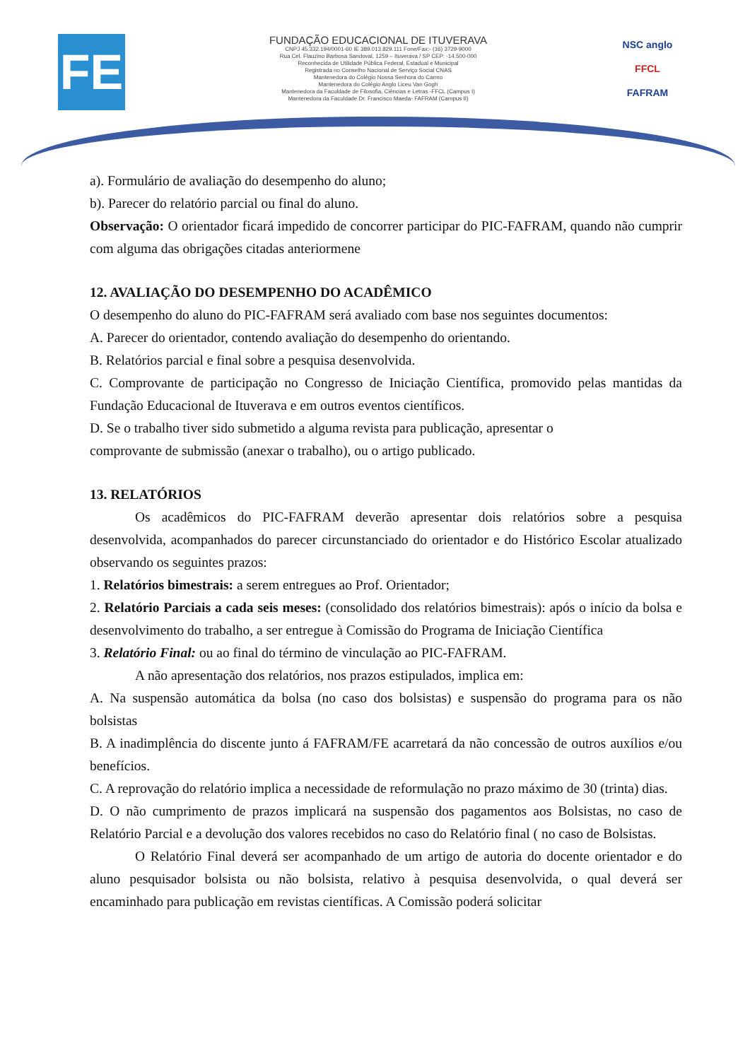FE
FUNDAÇÃO EDUCACIONAL DE ITUVERAVA
CNPJ 45.332.194/0001-60 IE 389.013.829.111 Fone/Fax:- (16) 3729-9000
Rua Cel. Flauzino Barbosa Sandoval, 1259 – Ituverava / SP CEP: -14.500-000
Reconhecida de Utilidade Pública Federal, Estadual e Municipal
Registrada no Conselho Nacional de Serviço Social CNAS
Mantenedora do Colégio Nossa Senhora do Carmo
Mantenedora do Colégio Anglo Liceu Van Gogh
Mantenedora da Faculdade de Filosofia, Ciências e Letras -FFCL (Campus I)
Mantenedora da Faculdade Dr. Francisco Maeda- FAFRAM (Campus II)
NSC anglo
FFCL
FAFRAM
a). Formulário de avaliação do desempenho do aluno;
b). Parecer do relatório parcial ou final do aluno.
Observação: O orientador ficará impedido de concorrer participar do PIC-FAFRAM, quando não cumprir com alguma das obrigações citadas anteriormene
12. AVALIAÇÃO DO DESEMPENHO DO ACADÊMICO
O desempenho do aluno do PIC-FAFRAM será avaliado com base nos seguintes documentos:
A. Parecer do orientador, contendo avaliação do desempenho do orientando.
B. Relatórios parcial e final sobre a pesquisa desenvolvida.
C. Comprovante de participação no Congresso de Iniciação Científica, promovido pelas mantidas da Fundação Educacional de Ituverava e em outros eventos científicos.
D. Se o trabalho tiver sido submetido a alguma revista para publicação, apresentar o
comprovante de submissão (anexar o trabalho), ou o artigo publicado.
13. RELATÓRIOS
Os acadêmicos do PIC-FAFRAM deverão apresentar dois relatórios sobre a pesquisa desenvolvida, acompanhados do parecer circunstanciado do orientador e do Histórico Escolar atualizado observando os seguintes prazos:
1. Relatórios bimestrais: a serem entregues ao Prof. Orientador;
2. Relatório Parciais a cada seis meses: (consolidado dos relatórios bimestrais): após o início da bolsa e desenvolvimento do trabalho, a ser entregue à Comissão do Programa de Iniciação Científica
3. Relatório Final: ou ao final do término de vinculação ao PIC-FAFRAM.
A não apresentação dos relatórios, nos prazos estipulados, implica em:
A. Na suspensão automática da bolsa (no caso dos bolsistas) e suspensão do programa para os não bolsistas
B. A inadimplência do discente junto á FAFRAM/FE acarretará da não concessão de outros auxílios e/ou benefícios.
C. A reprovação do relatório implica a necessidade de reformulação no prazo máximo de 30 (trinta) dias.
D. O não cumprimento de prazos implicará na suspensão dos pagamentos aos Bolsistas, no caso de Relatório Parcial e a devolução dos valores recebidos no caso do Relatório final ( no caso de Bolsistas.
O Relatório Final deverá ser acompanhado de um artigo de autoria do docente orientador e do aluno pesquisador bolsista ou não bolsista, relativo à pesquisa desenvolvida, o qual deverá ser encaminhado para publicação em revistas científicas. A Comissão poderá solicitar